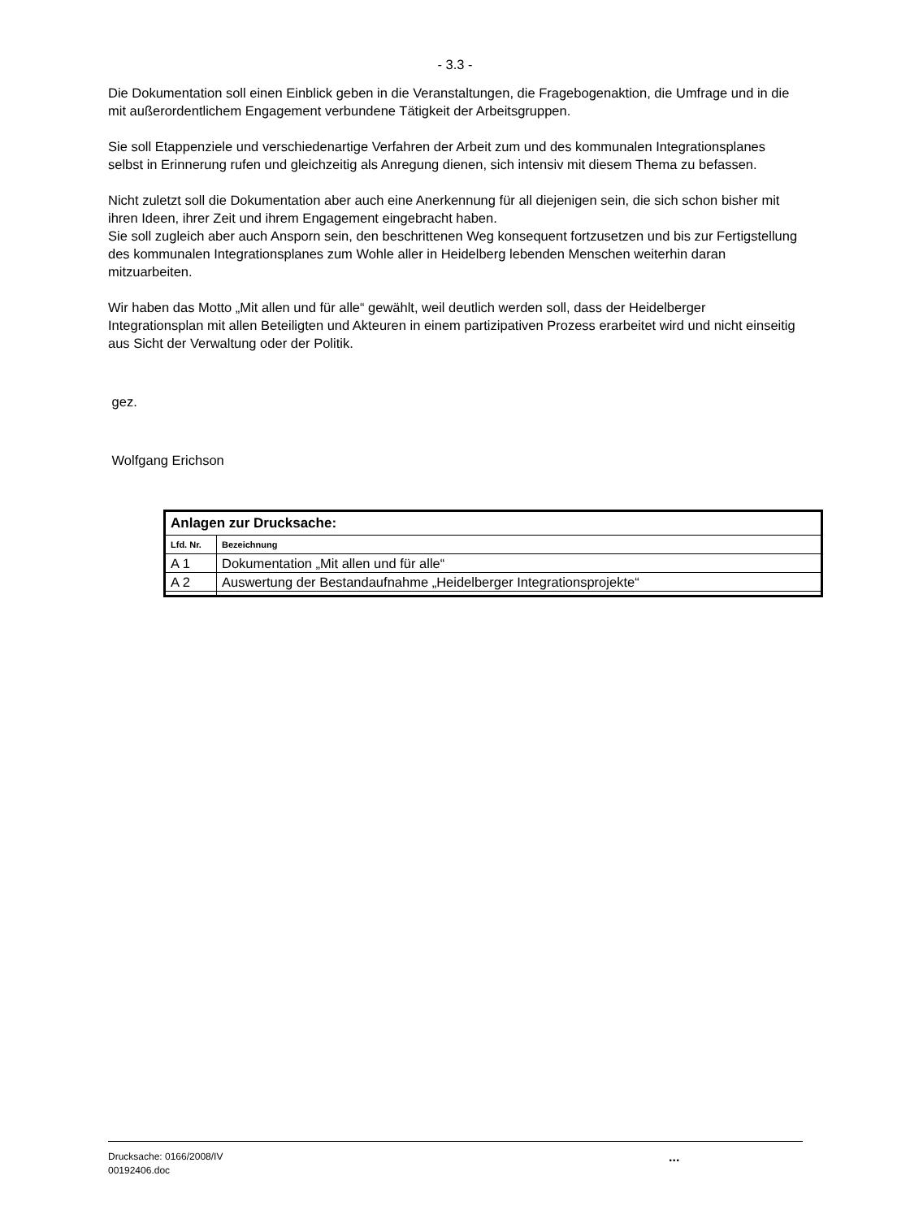- 3.3 -
Die Dokumentation soll einen Einblick geben in die Veranstaltungen, die Fragebogenaktion, die Umfrage und in die mit außerordentlichem Engagement verbundene Tätigkeit der Arbeitsgruppen.
Sie soll Etappenziele und verschiedenartige Verfahren der Arbeit zum und des kommunalen Integrationsplanes selbst in Erinnerung rufen und gleichzeitig als Anregung dienen, sich intensiv mit diesem Thema zu befassen.
Nicht zuletzt soll die Dokumentation aber auch eine Anerkennung für all diejenigen sein, die sich schon bisher mit ihren Ideen, ihrer Zeit und ihrem Engagement eingebracht haben.
Sie soll zugleich aber auch Ansporn sein, den beschrittenen Weg konsequent fortzusetzen und bis zur Fertigstellung des kommunalen Integrationsplanes zum Wohle aller in Heidelberg lebenden Menschen weiterhin daran mitzuarbeiten.
Wir haben das Motto „Mit allen und für alle“ gewählt, weil deutlich werden soll, dass der Heidelberger Integrationsplan mit allen Beteiligten und Akteuren in einem partizipativen Prozess erarbeitet wird und nicht einseitig aus Sicht der Verwaltung oder der Politik.
gez.
Wolfgang Erichson
| Anlagen zur Drucksache: | |
| --- | --- |
| Lfd. Nr. | Bezeichnung |
| A 1 | Dokumentation „Mit allen und für alle“ |
| A 2 | Auswertung der Bestandaufnahme „Heidelberger Integrationsprojekte“ |
Drucksache: 0166/2008/IV
00192406.doc
...